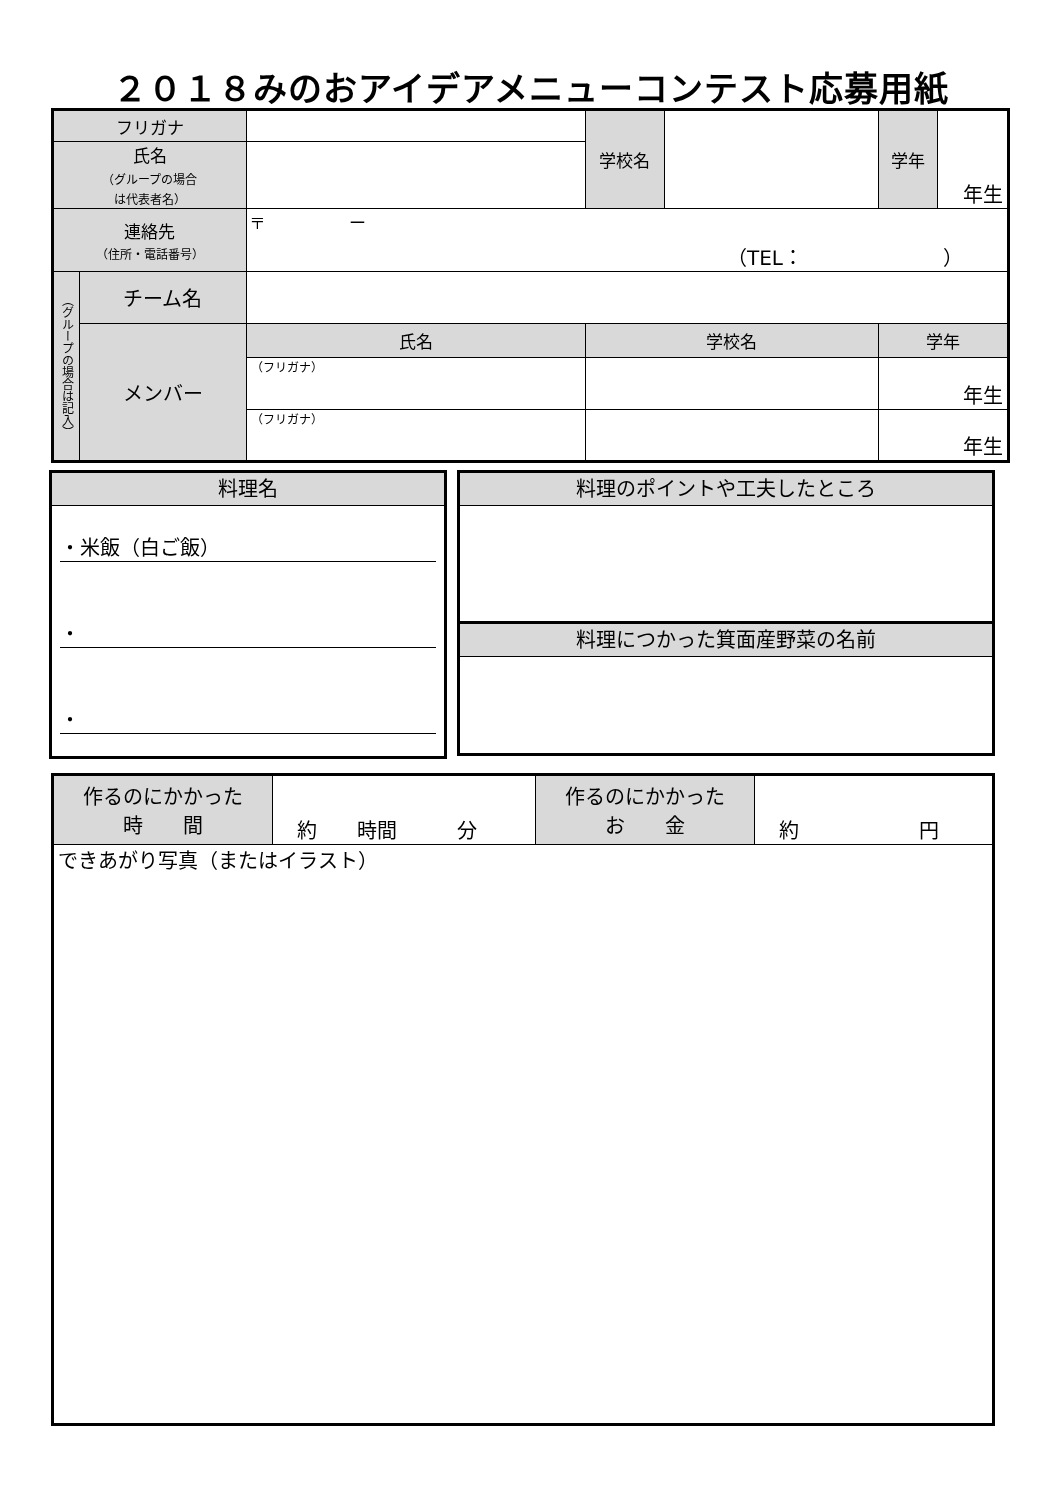２０１８みのおアイデアメニューコンテスト応募用紙
| フリガナ | | | 学校名 | | 学年 | 年生 |
| 氏名 （グループの場合 は代表者名） | | | | | | |
| 連絡先 （住所・電話番号） | | 〒 ー （TEL： ） | | | | |
| （グループの場合は記入） | チーム名 | | | | | |
| | メンバー | 氏名 | 学校名 | | 学年 | |
| | | （フリガナ） | | | 年生 | |
| | | （フリガナ） | | | 年生 | |
料理名
・米飯（白ご飯）
・
・
料理のポイントや工夫したところ
料理につかった箕面産野菜の名前
| 作るのにかかった 時 間 | 約 時間 分 | 作るのにかかった お 金 | 約 円 |
| できあがり写真（またはイラスト） | | | |